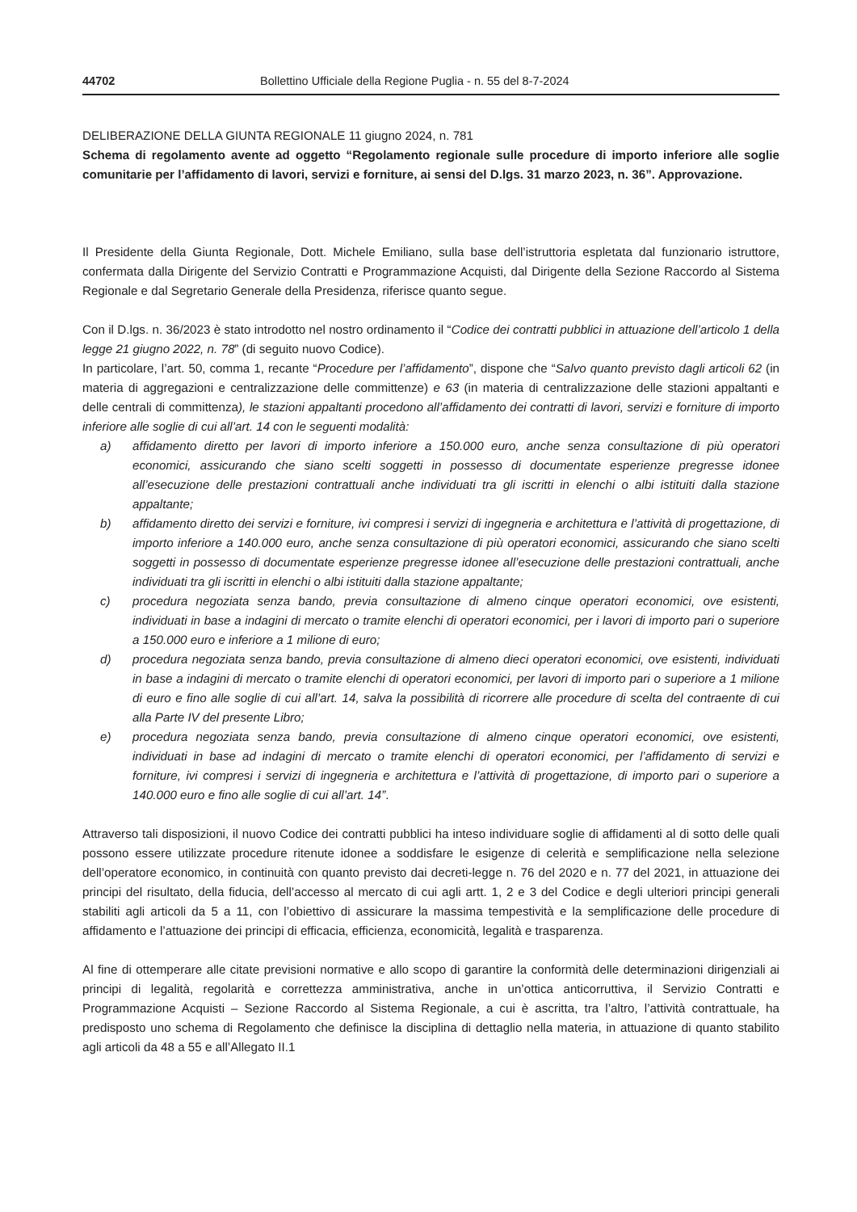44702 Bollettino Ufficiale della Regione Puglia - n. 55 del 8-7-2024
DELIBERAZIONE DELLA GIUNTA REGIONALE 11 giugno 2024, n. 781
Schema di regolamento avente ad oggetto “Regolamento regionale sulle procedure di importo inferiore alle soglie comunitarie per l’affidamento di lavori, servizi e forniture, ai sensi del D.lgs. 31 marzo 2023, n. 36”. Approvazione.
Il Presidente della Giunta Regionale, Dott. Michele Emiliano, sulla base dell’istruttoria espletata dal funzionario istruttore, confermata dalla Dirigente del Servizio Contratti e Programmazione Acquisti, dal Dirigente della Sezione Raccordo al Sistema Regionale e dal Segretario Generale della Presidenza, riferisce quanto segue.
Con il D.lgs. n. 36/2023 è stato introdotto nel nostro ordinamento il “Codice dei contratti pubblici in attuazione dell’articolo 1 della legge 21 giugno 2022, n. 78” (di seguito nuovo Codice).
In particolare, l’art. 50, comma 1, recante “Procedure per l’affidamento”, dispone che “Salvo quanto previsto dagli articoli 62 (in materia di aggregazioni e centralizzazione delle committenze) e 63 (in materia di centralizzazione delle stazioni appaltanti e delle centrali di committenza), le stazioni appaltanti procedono all’affidamento dei contratti di lavori, servizi e forniture di importo inferiore alle soglie di cui all’art. 14 con le seguenti modalità:
a) affidamento diretto per lavori di importo inferiore a 150.000 euro, anche senza consultazione di più operatori economici, assicurando che siano scelti soggetti in possesso di documentate esperienze pregresse idonee all’esecuzione delle prestazioni contrattuali anche individuati tra gli iscritti in elenchi o albi istituiti dalla stazione appaltante;
b) affidamento diretto dei servizi e forniture, ivi compresi i servizi di ingegneria e architettura e l’attività di progettazione, di importo inferiore a 140.000 euro, anche senza consultazione di più operatori economici, assicurando che siano scelti soggetti in possesso di documentate esperienze pregresse idonee all’esecuzione delle prestazioni contrattuali, anche individuati tra gli iscritti in elenchi o albi istituiti dalla stazione appaltante;
c) procedura negoziata senza bando, previa consultazione di almeno cinque operatori economici, ove esistenti, individuati in base a indagini di mercato o tramite elenchi di operatori economici, per i lavori di importo pari o superiore a 150.000 euro e inferiore a 1 milione di euro;
d) procedura negoziata senza bando, previa consultazione di almeno dieci operatori economici, ove esistenti, individuati in base a indagini di mercato o tramite elenchi di operatori economici, per lavori di importo pari o superiore a 1 milione di euro e fino alle soglie di cui all’art. 14, salva la possibilità di ricorrere alle procedure di scelta del contraente di cui alla Parte IV del presente Libro;
e) procedura negoziata senza bando, previa consultazione di almeno cinque operatori economici, ove esistenti, individuati in base ad indagini di mercato o tramite elenchi di operatori economici, per l’affidamento di servizi e forniture, ivi compresi i servizi di ingegneria e architettura e l’attività di progettazione, di importo pari o superiore a 140.000 euro e fino alle soglie di cui all’art. 14”.
Attraverso tali disposizioni, il nuovo Codice dei contratti pubblici ha inteso individuare soglie di affidamenti al di sotto delle quali possono essere utilizzate procedure ritenute idonee a soddisfare le esigenze di celerità e semplificazione nella selezione dell’operatore economico, in continuità con quanto previsto dai decreti-legge n. 76 del 2020 e n. 77 del 2021, in attuazione dei principi del risultato, della fiducia, dell’accesso al mercato di cui agli artt. 1, 2 e 3 del Codice e degli ulteriori principi generali stabiliti agli articoli da 5 a 11, con l’obiettivo di assicurare la massima tempestività e la semplificazione delle procedure di affidamento e l’attuazione dei principi di efficacia, efficienza, economicità, legalità e trasparenza.
Al fine di ottemperare alle citate previsioni normative e allo scopo di garantire la conformità delle determinazioni dirigenziali ai principi di legalità, regolarità e correttezza amministrativa, anche in un’ottica anticorruttiva, il Servizio Contratti e Programmazione Acquisti – Sezione Raccordo al Sistema Regionale, a cui è ascritta, tra l’altro, l’attività contrattuale, ha predisposto uno schema di Regolamento che definisce la disciplina di dettaglio nella materia, in attuazione di quanto stabilito agli articoli da 48 a 55 e all’Allegato II.1